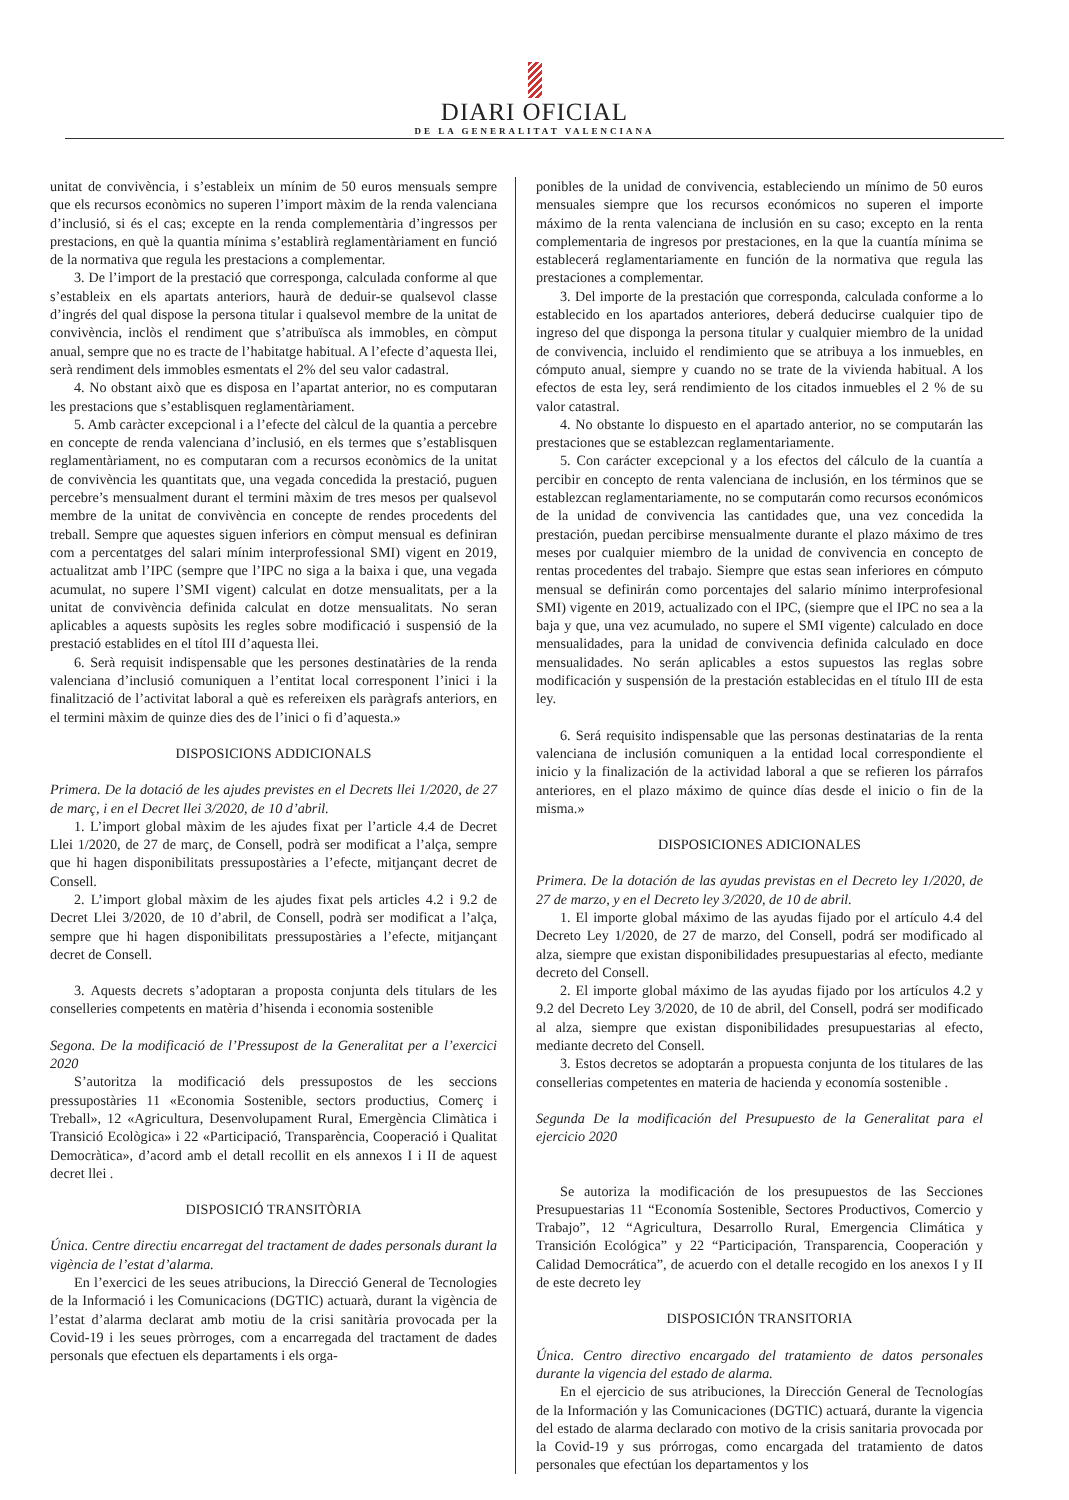DIARI OFICIAL
DE LA GENERALITAT VALENCIANA
unitat de convivència, i s’estableix un mínim de 50 euros mensuals sempre que els recursos econòmics no superen l’import màxim de la renda valenciana d’inclusió, si és el cas; excepte en la renda complementària d’ingressos per prestacions, en què la quantia mínima s’establirà reglamentàriament en funció de la normativa que regula les prestacions a complementar.
3. De l’import de la prestació que corresponga, calculada conforme al que s’estableix en els apartats anteriors, haurà de deduir-se qualsevol classe d’ingrés del qual dispose la persona titular i qualsevol membre de la unitat de convivència, inclòs el rendiment que s’atribuïsca als immobles, en còmput anual, sempre que no es tracte de l’habitatge habitual. A l’efecte d’aquesta llei, serà rendiment dels immobles esmentats el 2% del seu valor cadastral.
4. No obstant això que es disposa en l’apartat anterior, no es computaran les prestacions que s’establisquen reglamentàriament.
5. Amb caràcter excepcional i a l’efecte del càlcul de la quantia a percebre en concepte de renda valenciana d’inclusió, en els termes que s’establisquen reglamentàriament, no es computaran com a recursos econòmics de la unitat de convivència les quantitats que, una vegada concedida la prestació, puguen percebre’s mensualment durant el termini màxim de tres mesos per qualsevol membre de la unitat de convivència en concepte de rendes procedents del treball. Sempre que aquestes siguen inferiors en còmput mensual es definiran com a percentatges del salari mínim interprofessional SMI) vigent en 2019, actualitzat amb l’IPC (sempre que l’IPC no siga a la baixa i que, una vegada acumulat, no supere l’SMI vigent) calculat en dotze mensualitats, per a la unitat de convivència definida calculat en dotze mensualitats. No seran aplicables a aquests supòsits les regles sobre modificació i suspensió de la prestació establides en el títol III d’aquesta llei.
6. Serà requisit indispensable que les persones destinatàries de la renda valenciana d’inclusió comuniquen a l’entitat local corresponent l’inici i la finalització de l’activitat laboral a què es refereixen els paràgrafs anteriors, en el termini màxim de quinze dies des de l’inici o fi d’aquesta.»
DISPOSICIONS ADDICIONALS
Primera. De la dotació de les ajudes previstes en el Decrets llei 1/2020, de 27 de març, i en el Decret llei 3/2020, de 10 d’abril.
1. L’import global màxim de les ajudes fixat per l’article 4.4 de Decret Llei 1/2020, de 27 de març, de Consell, podrà ser modificat a l’alça, sempre que hi hagen disponibilitats pressupostàries a l’efecte, mitjançant decret de Consell.
2. L’import global màxim de les ajudes fixat pels articles 4.2 i 9.2 de Decret Llei 3/2020, de 10 d’abril, de Consell, podrà ser modificat a l’alça, sempre que hi hagen disponibilitats pressupostàries a l’efecte, mitjançant decret de Consell.
3. Aquests decrets s’adoptaran a proposta conjunta dels titulars de les conselleries competents en matèria d’hisenda i economia sostenible
Segona. De la modificació de l’Pressupost de la Generalitat per a l’exercici 2020
S’autoritza la modificació dels pressupostos de les seccions pressupostàries 11 «Economia Sostenible, sectors productius, Comerç i Treball», 12 «Agricultura, Desenvolupament Rural, Emergència Climàtica i Transició Ecològica» i 22 «Participació, Transparència, Cooperació i Qualitat Democràtica», d’acord amb el detall recollit en els annexos I i II de aquest decret llei .
DISPOSICIÓ TRANSITÒRIA
Única. Centre directiu encarregat del tractament de dades personals durant la vigència de l’estat d’alarma.
En l’exercici de les seues atribucions, la Direcció General de Tecnologies de la Informació i les Comunicacions (DGTIC) actuarà, durant la vigència de l’estat d’alarma declarat amb motiu de la crisi sanitària provocada per la Covid-19 i les seues pròrroges, com a encarregada del tractament de dades personals que efectuen els departaments i els orga-
ponibles de la unidad de convivencia, estableciendo un mínimo de 50 euros mensuales siempre que los recursos económicos no superen el importe máximo de la renta valenciana de inclusión en su caso; excepto en la renta complementaria de ingresos por prestaciones, en la que la cuantía mínima se establecerá reglamentariamente en función de la normativa que regula las prestaciones a complementar.
3. Del importe de la prestación que corresponda, calculada conforme a lo establecido en los apartados anteriores, deberá deducirse cualquier tipo de ingreso del que disponga la persona titular y cualquier miembro de la unidad de convivencia, incluido el rendimiento que se atribuya a los inmuebles, en cómputo anual, siempre y cuando no se trate de la vivienda habitual. A los efectos de esta ley, será rendimiento de los citados inmuebles el 2 % de su valor catastral.
4. No obstante lo dispuesto en el apartado anterior, no se computarán las prestaciones que se establezcan reglamentariamente.
5. Con carácter excepcional y a los efectos del cálculo de la cuantía a percibir en concepto de renta valenciana de inclusión, en los términos que se establezcan reglamentariamente, no se computarán como recursos económicos de la unidad de convivencia las cantidades que, una vez concedida la prestación, puedan percibirse mensualmente durante el plazo máximo de tres meses por cualquier miembro de la unidad de convivencia en concepto de rentas procedentes del trabajo. Siempre que estas sean inferiores en cómputo mensual se definirán como porcentajes del salario mínimo interprofesional SMI) vigente en 2019, actualizado con el IPC, (siempre que el IPC no sea a la baja y que, una vez acumulado, no supere el SMI vigente) calculado en doce mensualidades, para la unidad de convivencia definida calculado en doce mensualidades. No serán aplicables a estos supuestos las reglas sobre modificación y suspensión de la prestación establecidas en el título III de esta ley.
6. Será requisito indispensable que las personas destinatarias de la renta valenciana de inclusión comuniquen a la entidad local correspondiente el inicio y la finalización de la actividad laboral a que se refieren los párrafos anteriores, en el plazo máximo de quince días desde el inicio o fin de la misma.»
DISPOSICIONES ADICIONALES
Primera. De la dotación de las ayudas previstas en el Decreto ley 1/2020, de 27 de marzo, y en el Decreto ley 3/2020, de 10 de abril.
1. El importe global máximo de las ayudas fijado por el artículo 4.4 del Decreto Ley 1/2020, de 27 de marzo, del Consell, podrá ser modificado al alza, siempre que existan disponibilidades presupuestarias al efecto, mediante decreto del Consell.
2. El importe global máximo de las ayudas fijado por los artículos 4.2 y 9.2 del Decreto Ley 3/2020, de 10 de abril, del Consell, podrá ser modificado al alza, siempre que existan disponibilidades presupuestarias al efecto, mediante decreto del Consell.
3. Estos decretos se adoptarán a propuesta conjunta de los titulares de las consellerias competentes en materia de hacienda y economía sostenible .
Segunda De la modificación del Presupuesto de la Generalitat para el ejercicio 2020
Se autoriza la modificación de los presupuestos de las Secciones Presupuestarias 11 “Economía Sostenible, Sectores Productivos, Comercio y Trabajo”, 12 “Agricultura, Desarrollo Rural, Emergencia Climática y Transición Ecológica” y 22 “Participación, Transparencia, Cooperación y Calidad Democrática”, de acuerdo con el detalle recogido en los anexos I y II de este decreto ley
DISPOSICIÓN TRANSITORIA
Única. Centro directivo encargado del tratamiento de datos personales durante la vigencia del estado de alarma.
En el ejercicio de sus atribuciones, la Dirección General de Tecnologías de la Información y las Comunicaciones (DGTIC) actuará, durante la vigencia del estado de alarma declarado con motivo de la crisis sanitaria provocada por la Covid-19 y sus prórrogas, como encargada del tratamiento de datos personales que efectúan los departamentos y los